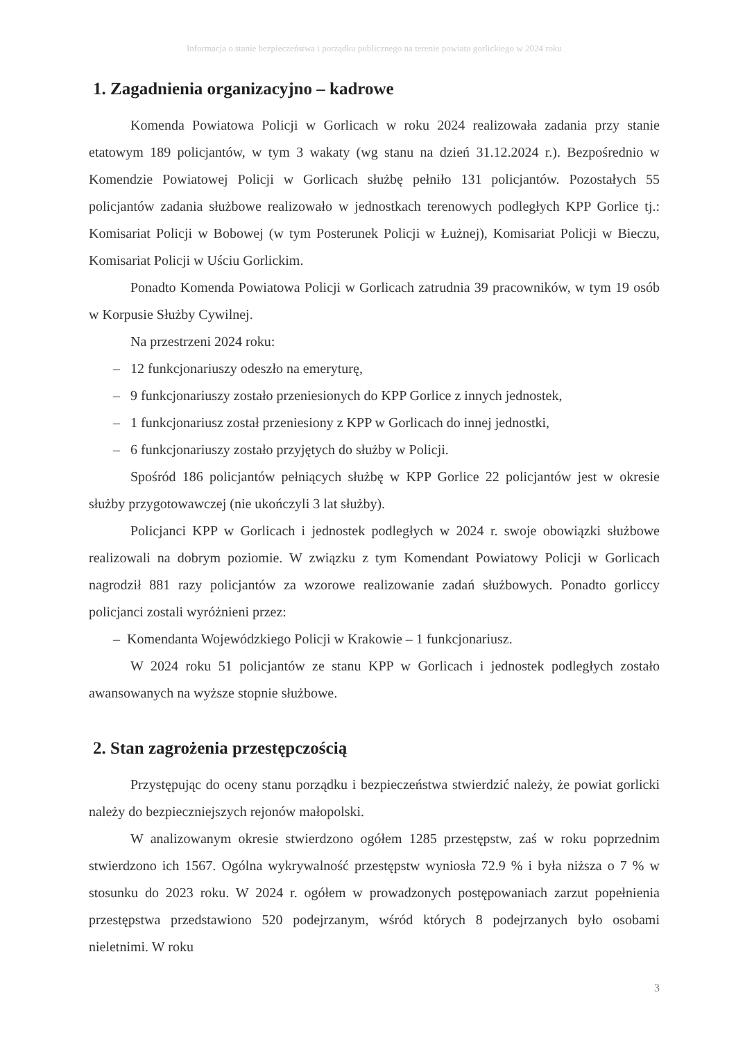Informacja o stanie bezpieczeństwa i porządku publicznego na terenie powiatu gorlickiego w 2024 roku
1. Zagadnienia organizacyjno – kadrowe
Komenda Powiatowa Policji w Gorlicach w roku 2024 realizowała zadania przy stanie etatowym 189 policjantów, w tym 3 wakaty (wg stanu na dzień 31.12.2024 r.). Bezpośrednio w Komendzie Powiatowej Policji w Gorlicach służbę pełniło 131 policjantów. Pozostałych 55 policjantów zadania służbowe realizowało w jednostkach terenowych podległych KPP Gorlice tj.: Komisariat Policji w Bobowej (w tym Posterunek Policji w Łużnej), Komisariat Policji w Bieczu, Komisariat Policji w Uściu Gorlickim.
Ponadto Komenda Powiatowa Policji w Gorlicach zatrudnia 39 pracowników, w tym 19 osób w Korpusie Służby Cywilnej.
Na przestrzeni 2024 roku:
– 12 funkcjonariuszy odeszło na emeryturę,
– 9 funkcjonariuszy zostało przeniesionych do KPP Gorlice z innych jednostek,
– 1 funkcjonariusz został przeniesiony z KPP w Gorlicach do innej jednostki,
– 6 funkcjonariuszy zostało przyjętych do służby w Policji.
Spośród 186 policjantów pełniących służbę w KPP Gorlice 22 policjantów jest w okresie służby przygotowawczej (nie ukończyli 3 lat służby).
Policjanci KPP w Gorlicach i jednostek podległych w 2024 r. swoje obowiązki służbowe realizowali na dobrym poziomie. W związku z tym Komendant Powiatowy Policji w Gorlicach nagrodził 881 razy policjantów za wzorowe realizowanie zadań służbowych. Ponadto gorliccy policjanci zostali wyróżnieni przez:
– Komendanta Wojewódzkiego Policji w Krakowie – 1 funkcjonariusz.
W 2024 roku 51 policjantów ze stanu KPP w Gorlicach i jednostek podległych zostało awansowanych na wyższe stopnie służbowe.
2. Stan zagrożenia przestępczością
Przystępując do oceny stanu porządku i bezpieczeństwa stwierdzić należy, że powiat gorlicki należy do bezpieczniejszych rejonów małopolski.
W analizowanym okresie stwierdzono ogółem 1285 przestępstw, zaś w roku poprzednim stwierdzono ich 1567. Ogólna wykrywalność przestępstw wyniosła 72.9 % i była niższa o 7 % w stosunku do 2023 roku. W 2024 r. ogółem w prowadzonych postępowaniach zarzut popełnienia przestępstwa przedstawiono 520 podejrzanym, wśród których 8 podejrzanych było osobami nieletnimi. W roku
3